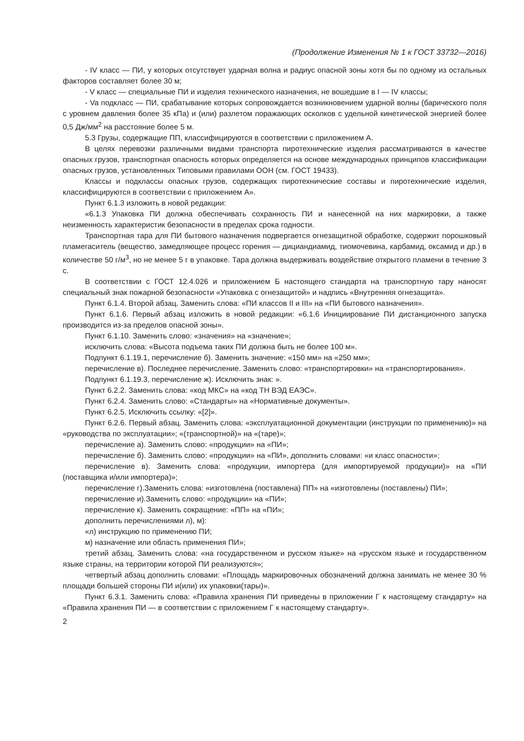(Продолжение Изменения № 1 к ГОСТ 33732—2016)
- IV класс — ПИ, у которых отсутствует ударная волна и радиус опасной зоны хотя бы по одному из остальных факторов составляет более 30 м;
- V класс — специальные ПИ и изделия технического назначения, не вошедшие в I — IV классы;
- Va подкласс — ПИ, срабатывание которых сопровождается возникновением ударной волны (барического поля с уровнем давления более 35 кПа) и (или) разлетом поражающих осколков с удельной кинетической энергией более 0,5 Дж/мм<sup>2</sup> на расстояние более 5 м.
5.3 Грузы, содержащие ПП, классифицируются в соответствии с приложением А.
В целях перевозки различными видами транспорта пиротехнические изделия рассматриваются в качестве опасных грузов, транспортная опасность которых определяется на основе международных принципов классификации опасных грузов, установленных Типовыми правилами ООН (см. ГОСТ 19433).
Классы и подклассы опасных грузов, содержащих пиротехнические составы и пиротехнические изделия, классифицируются в соответствии с приложением А».
Пункт 6.1.3 изложить в новой редакции:
«6.1.3 Упаковка ПИ должна обеспечивать сохранность ПИ и нанесенной на них маркировки, а также неизменность характеристик безопасности в пределах срока годности.
Транспортная тара для ПИ бытового назначения подвергается огнезащитной обработке, содержит порошковый пламегаситель (вещество, замедляющее процесс горения — дициандиамид, тиомочевина, карбамид, оксамид и др.) в количестве 50 г/м<sup>3</sup>, но не менее 5 г в упаковке. Тара должна выдерживать воздействие открытого пламени в течение 3 с.
В соответствии с ГОСТ 12.4.026 и приложением Б настоящего стандарта на транспортную тару наносят специальный знак пожарной безопасности «Упаковка с огнезащитой» и надпись «Внутренняя огнезащита».
Пункт 6.1.4. Второй абзац. Заменить слова: «ПИ классов II и III» на «ПИ бытового назначения».
Пункт 6.1.6. Первый абзац изложить в новой редакции: «6.1.6 Инициирование ПИ дистанционного запуска производится из-за пределов опасной зоны».
Пункт 6.1.10. Заменить слово: «значения» на «значение»;
исключить слова: «Высота подъема таких ПИ должна быть не более 100 м».
Подпункт 6.1.19.1, перечисление б). Заменить значение: «150 мм» на «250 мм»;
перечисление в). Последнее перечисление. Заменить слово: «транспортировки» на «транспортирования».
Подпункт 6.1.19.3, перечисление ж). Исключить знак: ».
Пункт 6.2.2. Заменить слова: «код МКС» на «код ТН ВЭД ЕАЭС».
Пункт 6.2.4. Заменить слово: «Стандарты» на «Нормативные документы».
Пункт 6.2.5. Исключить ссылку: «[2]».
Пункт 6.2.6. Первый абзац. Заменить слова: «эксплуатационной документации (инструкции по применению)» на «руководства по эксплуатации»; «(транспортной)» на «(таре)»;
перечисление а). Заменить слово: «продукции» на «ПИ»;
перечисление б). Заменить слово: «продукции» на «ПИ», дополнить словами: «и класс опасности»;
перечисление в). Заменить слова: «продукции, импортера (для импортируемой продукции)» на «ПИ (поставщика и/или импортера)»;
перечисление г).Заменить слова: «изготовлена (поставлена) ПП» на «изготовлены (поставлены) ПИ»;
перечисление и).Заменить слово: «продукции» на «ПИ»;
перечисление к). Заменить сокращение: «ПП» на «ПИ»;
дополнить перечислениями л), м):
«л) инструкцию по применению ПИ;
м) назначение или область применения ПИ»;
третий абзац. Заменить слова: «на государственном и русском языке» на «русском языке и государственном языке страны, на территории которой ПИ реализуются»;
четвертый абзац дополнить словами: «Площадь маркировочных обозначений должна занимать не менее 30 % площади большей стороны ПИ и(или) их упаковки(тары)».
Пункт 6.3.1. Заменить слова: «Правила хранения ПИ приведены в приложении Г к настоящему стандарту» на «Правила хранения ПИ — в соответствии с приложением Г к настоящему стандарту».
2